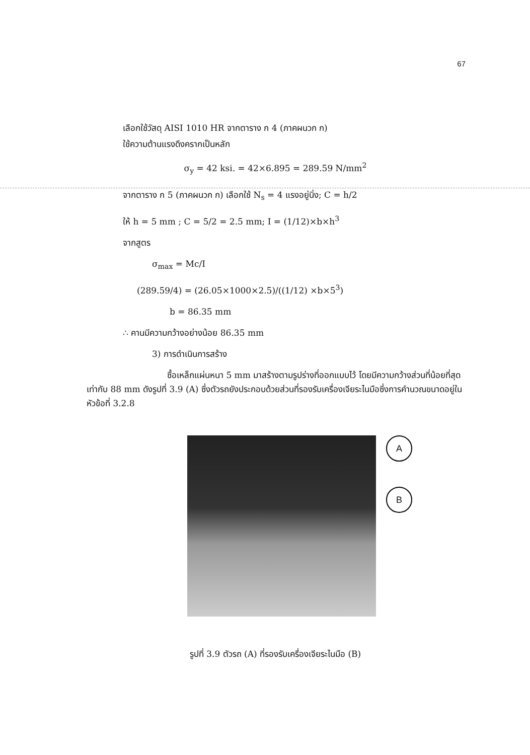67
เลือกใช้วัสดุ AISI 1010 HR จากตาราง ก 4 (ภาคผนวก ก)
ใช้ความต้านแรงดึงครากเป็นหลัก
σ<sub>y</sub> = 42 ksi. = 42×6.895 = 289.59 N/mm<sup>2</sup>
จากตาราง ก 5 (ภาคผนวก ก) เลือกใช้ N<sub>s</sub> = 4 แรงอยู่นิ่ง; C = h/2
ให้ h = 5 mm ; C = 5/2 = 2.5 mm; I = (1/12)×b×h<sup>3</sup>
จากสูตร
σ<sub>max</sub> = Mc/I
(289.59/4) = (26.05×1000×2.5)/((1/12) ×b×5<sup>3</sup>)
b = 86.35 mm
∴ คานมีความกว้างอย่างน้อย 86.35 mm
3) การดำเนินการสร้าง
ซื้อเหล็กแผ่นหนา 5 mm มาสร้างตามรูปร่างที่ออกแบบไว้ โดยมีความกว้างส่วนที่น้อยที่สุดเท่ากับ 88 mm ดังรูปที่ 3.9 (A) ซึ่งตัวรถยังประกอบด้วยส่วนที่รองรับเครื่องเจียระไนมือซึ่งการคำนวณขนาดอยู่ในหัวข้อที่ 3.2.8
A
B
รูปที่ 3.9 ตัวรถ (A) ที่รองรับเครื่องเจียระไนมือ (B)